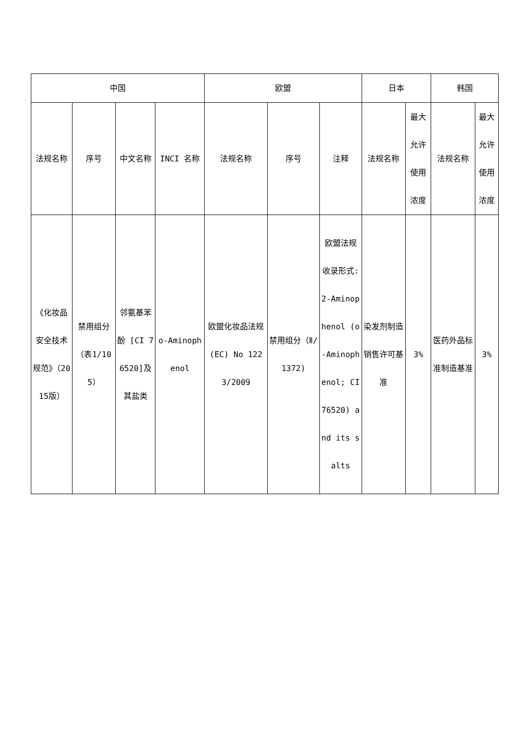| 中国 | | | | 欧盟 | | | 日本 | | 韩国 | |
| --- | --- | --- | --- | --- | --- | --- | --- | --- | --- | --- |
| 法规名称 | 序号 | 中文名称 | INCI 名称 | 法规名称 | 序号 | 注释 | 法规名称 | 最大允许使用浓度 | 法规名称 | 最大允许使用浓度 |
| 《化妆品安全技术规范》（2015版） | 禁用组分（表1/105） | 邻氨基苯酚 [CI 76520]及其盐类 | o-Aminophenol | 欧盟化妆品法规(EC) No 1223/2009 | 禁用组分（Ⅱ/1372) | 欧盟法规收录形式: 2-Aminophenol (o-Aminophenol; CI 76520) and its salts | 染发剂制造销售许可基准 | 3% | 医药外品标准制造基准 | 3% |